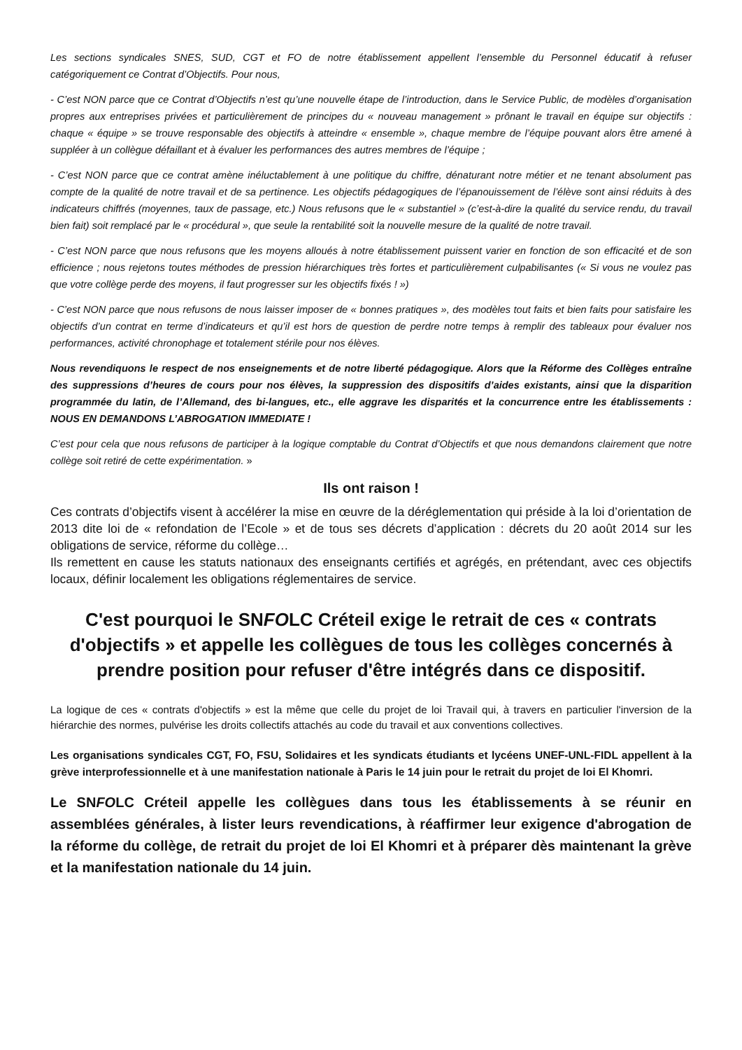Les sections syndicales SNES, SUD, CGT et FO de notre établissement appellent l’ensemble du Personnel éducatif à refuser catégoriquement ce Contrat d’Objectifs. Pour nous,
- C’est NON parce que ce Contrat d’Objectifs n’est qu’une nouvelle étape de l’introduction, dans le Service Public, de modèles d’organisation propres aux entreprises privées et particulièrement de principes du « nouveau management » prônant le travail en équipe sur objectifs : chaque « équipe » se trouve responsable des objectifs à atteindre « ensemble », chaque membre de l’équipe pouvant alors être amené à suppléer à un collègue défaillant et à évaluer les performances des autres membres de l’équipe ;
- C’est NON parce que ce contrat amène inéluctablement à une politique du chiffre, dénaturant notre métier et ne tenant absolument pas compte de la qualité de notre travail et de sa pertinence. Les objectifs pédagogiques de l’épanouissement de l’élève sont ainsi réduits à des indicateurs chiffrés (moyennes, taux de passage, etc.) Nous refusons que le « substantiel » (c’est-à-dire la qualité du service rendu, du travail bien fait) soit remplacé par le « procédural », que seule la rentabilité soit la nouvelle mesure de la qualité de notre travail.
- C’est NON parce que nous refusons que les moyens alloués à notre établissement puissent varier en fonction de son efficacité et de son efficience ; nous rejetons toutes méthodes de pression hiérarchiques très fortes et particulièrement culpabilisantes (« Si vous ne voulez pas que votre collège perde des moyens, il faut progresser sur les objectifs fixés ! »)
- C’est NON parce que nous refusons de nous laisser imposer de « bonnes pratiques », des modèles tout faits et bien faits pour satisfaire les objectifs d’un contrat en terme d’indicateurs et qu’il est hors de question de perdre notre temps à remplir des tableaux pour évaluer nos performances, activité chronophage et totalement stérile pour nos élèves.
Nous revendiquons le respect de nos enseignements et de notre liberté pédagogique. Alors que la Réforme des Collèges entraîne des suppressions d’heures de cours pour nos élèves, la suppression des dispositifs d’aides existants, ainsi que la disparition programmée du latin, de l’Allemand, des bi-langues, etc., elle aggrave les disparités et la concurrence entre les établissements : NOUS EN DEMANDONS L’ABROGATION IMMEDIATE !
C’est pour cela que nous refusons de participer à la logique comptable du Contrat d’Objectifs et que nous demandons clairement que notre collège soit retiré de cette expérimentation. »
Ils ont raison !
Ces contrats d’objectifs visent à accélérer la mise en œuvre de la déréglementation qui préside à la loi d’orientation de 2013 dite loi de « refondation de l’Ecole » et de tous ses décrets d’application : décrets du 20 août 2014 sur les obligations de service, réforme du collège…
Ils remettent en cause les statuts nationaux des enseignants certifiés et agrégés, en prétendant, avec ces objectifs locaux, définir localement les obligations réglementaires de service.
C'est pourquoi le SNFOLC Créteil exige le retrait de ces « contrats d'objectifs » et appelle les collègues de tous les collèges concernés à prendre position pour refuser d'être intégrés dans ce dispositif.
La logique de ces « contrats d'objectifs » est la même que celle du projet de loi Travail qui, à travers en particulier l'inversion de la hiérarchie des normes, pulvérise les droits collectifs attachés au code du travail et aux conventions collectives.
Les organisations syndicales CGT, FO, FSU, Solidaires et les syndicats étudiants et lycéens UNEF-UNL-FIDL appellent à la grève interprofessionnelle et à une manifestation nationale à Paris le 14 juin pour le retrait du projet de loi El Khomri.
Le SNFOLC Créteil appelle les collègues dans tous les établissements à se réunir en assemblées générales, à lister leurs revendications, à réaffirmer leur exigence d'abrogation de la réforme du collège, de retrait du projet de loi El Khomri et à préparer dès maintenant la grève et la manifestation nationale du 14 juin.